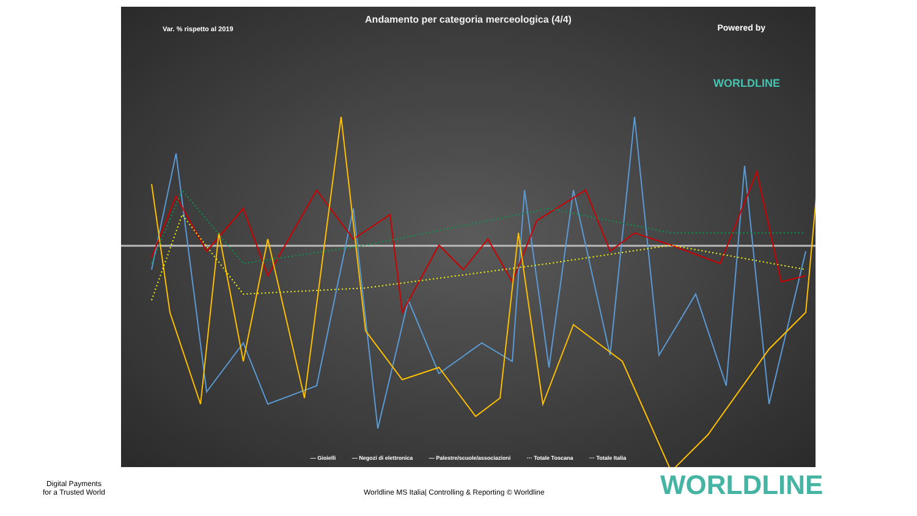Andamento per categoria merceologica (4/4)
Var. % rispetto al 2019
Powered by
WORLDLINE
— Gioielli — Negozi di elettronica — Palestre/scuole/associazioni ··· Totale Toscana ··· Totale Italia
Digital Payments
for a Trusted World
Worldline MS Italia| Controlling & Reporting © Worldline
WORLDLINE